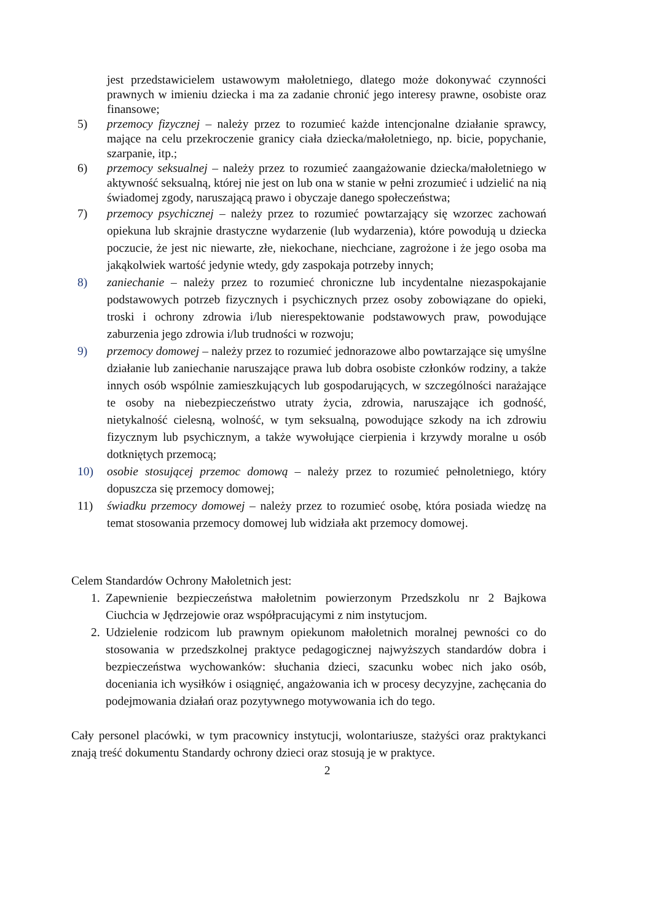jest przedstawicielem ustawowym małoletniego, dlatego może dokonywać czynności prawnych w imieniu dziecka i ma za zadanie chronić jego interesy prawne, osobiste oraz finansowe;
5) przemocy fizycznej – należy przez to rozumieć każde intencjonalne działanie sprawcy, mające na celu przekroczenie granicy ciała dziecka/małoletniego, np. bicie, popychanie, szarpanie, itp.;
6) przemocy seksualnej – należy przez to rozumieć zaangażowanie dziecka/małoletniego w aktywność seksualną, której nie jest on lub ona w stanie w pełni zrozumieć i udzielić na nią świadomej zgody, naruszającą prawo i obyczaje danego społeczeństwa;
7) przemocy psychicznej – należy przez to rozumieć powtarzający się wzorzec zachowań opiekuna lub skrajnie drastyczne wydarzenie (lub wydarzenia), które powodują u dziecka poczucie, że jest nic niewarte, złe, niekochane, niechciane, zagrożone i że jego osoba ma jakąkolwiek wartość jedynie wtedy, gdy zaspokaja potrzeby innych;
8) zaniechanie – należy przez to rozumieć chroniczne lub incydentalne niezaspokajanie podstawowych potrzeb fizycznych i psychicznych przez osoby zobowiązane do opieki, troski i ochrony zdrowia i/lub nierespektowanie podstawowych praw, powodujące zaburzenia jego zdrowia i/lub trudności w rozwoju;
9) przemocy domowej – należy przez to rozumieć jednorazowe albo powtarzające się umyślne działanie lub zaniechanie naruszające prawa lub dobra osobiste członków rodziny, a także innych osób wspólnie zamieszkujących lub gospodarujących, w szczególności narażające te osoby na niebezpieczeństwo utraty życia, zdrowia, naruszające ich godność, nietykalność cielesną, wolność, w tym seksualną, powodujące szkody na ich zdrowiu fizycznym lub psychicznym, a także wywołujące cierpienia i krzywdy moralne u osób dotkniętych przemocą;
10) osobie stosującej przemoc domową – należy przez to rozumieć pełnoletniego, który dopuszcza się przemocy domowej;
11) świadku przemocy domowej – należy przez to rozumieć osobę, która posiada wiedzę na temat stosowania przemocy domowej lub widziała akt przemocy domowej.
Celem Standardów Ochrony Małoletnich jest:
1. Zapewnienie bezpieczeństwa małoletnim powierzonym Przedszkolu nr 2 Bajkowa Ciuchcia w Jędrzejowie oraz współpracującymi z nim instytucjom.
2. Udzielenie rodzicom lub prawnym opiekunom małoletnich moralnej pewności co do stosowania w przedszkolnej praktyce pedagogicznej najwyższych standardów dobra i bezpieczeństwa wychowanków: słuchania dzieci, szacunku wobec nich jako osób, doceniania ich wysiłków i osiągnięć, angażowania ich w procesy decyzyjne, zachęcania do podejmowania działań oraz pozytywnego motywowania ich do tego.
Cały personel placówki, w tym pracownicy instytucji, wolontariusze, stażyści oraz praktykanci znają treść dokumentu Standardy ochrony dzieci oraz stosują je w praktyce.
2